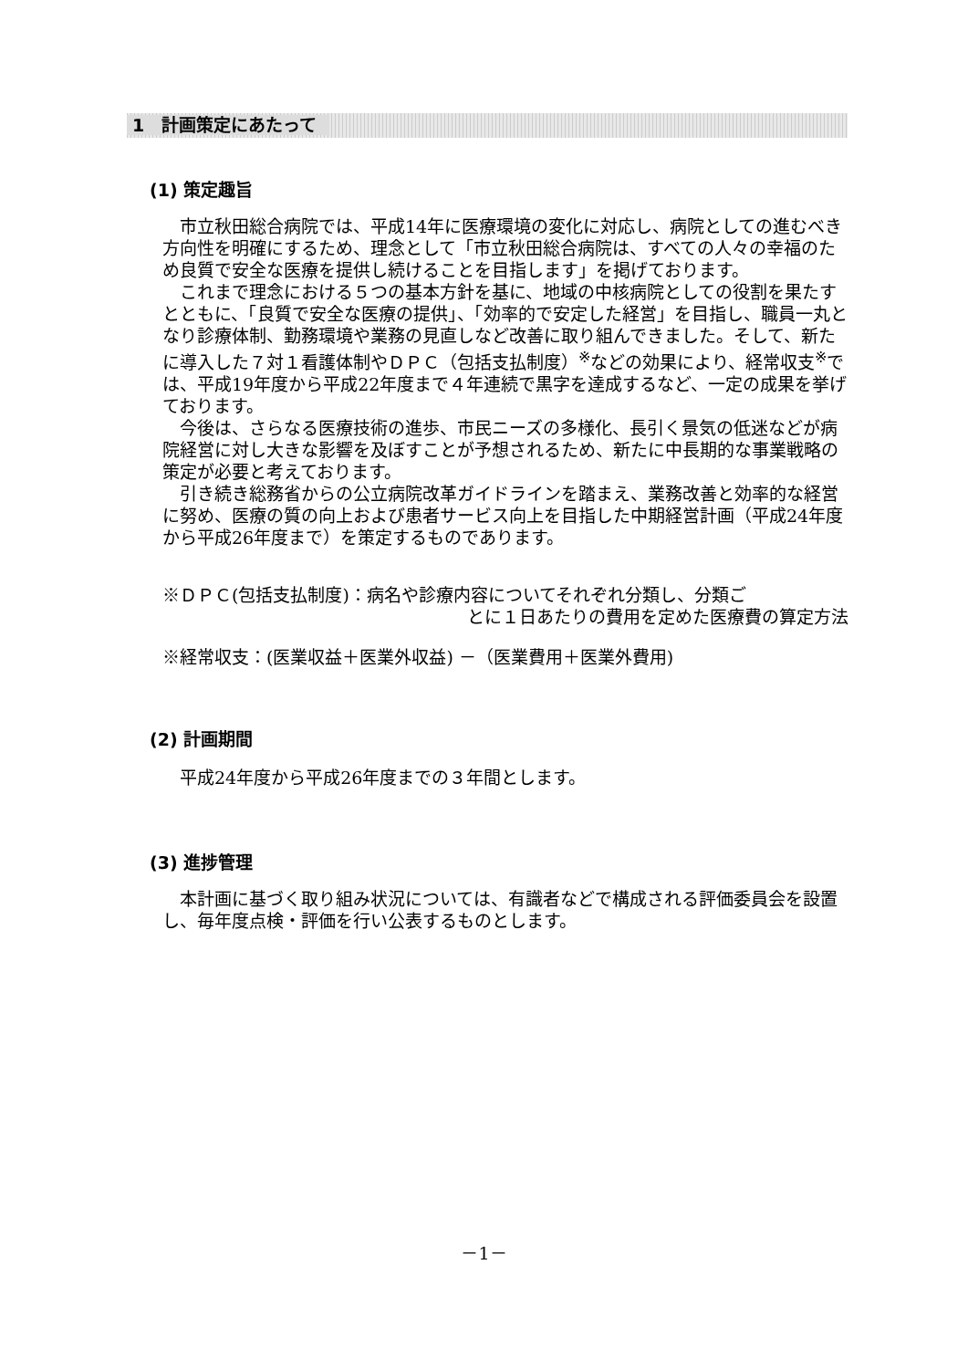1　計画策定にあたって
(1) 策定趣旨
市立秋田総合病院では、平成14年に医療環境の変化に対応し、病院としての進むべき方向性を明確にするため、理念として「市立秋田総合病院は、すべての人々の幸福のため良質で安全な医療を提供し続けることを目指します」を掲げております。
これまで理念における５つの基本方針を基に、地域の中核病院としての役割を果たすとともに、「良質で安全な医療の提供」、「効率的で安定した経営」を目指し、職員一丸となり診療体制、勤務環境や業務の見直しなど改善に取り組んできました。そして、新たに導入した７対１看護体制やＤＰＣ（包括支払制度）<sup>※</sup>などの効果により、経常収支<sup>※</sup>では、平成19年度から平成22年度まで４年連続で黒字を達成するなど、一定の成果を挙げております。
今後は、さらなる医療技術の進歩、市民ニーズの多様化、長引く景気の低迷などが病院経営に対し大きな影響を及ぼすことが予想されるため、新たに中長期的な事業戦略の策定が必要と考えております。
引き続き総務省からの公立病院改革ガイドラインを踏まえ、業務改善と効率的な経営に努め、医療の質の向上および患者サービス向上を目指した中期経営計画（平成24年度から平成26年度まで）を策定するものであります。
※ＤＰＣ(包括支払制度)：病名や診療内容についてそれぞれ分類し、分類ご
とに１日あたりの費用を定めた医療費の算定方法
※経常収支：(医業収益＋医業外収益) －（医業費用＋医業外費用)
(2) 計画期間
平成24年度から平成26年度までの３年間とします。
(3) 進捗管理
本計画に基づく取り組み状況については、有識者などで構成される評価委員会を設置し、毎年度点検・評価を行い公表するものとします。
－1－